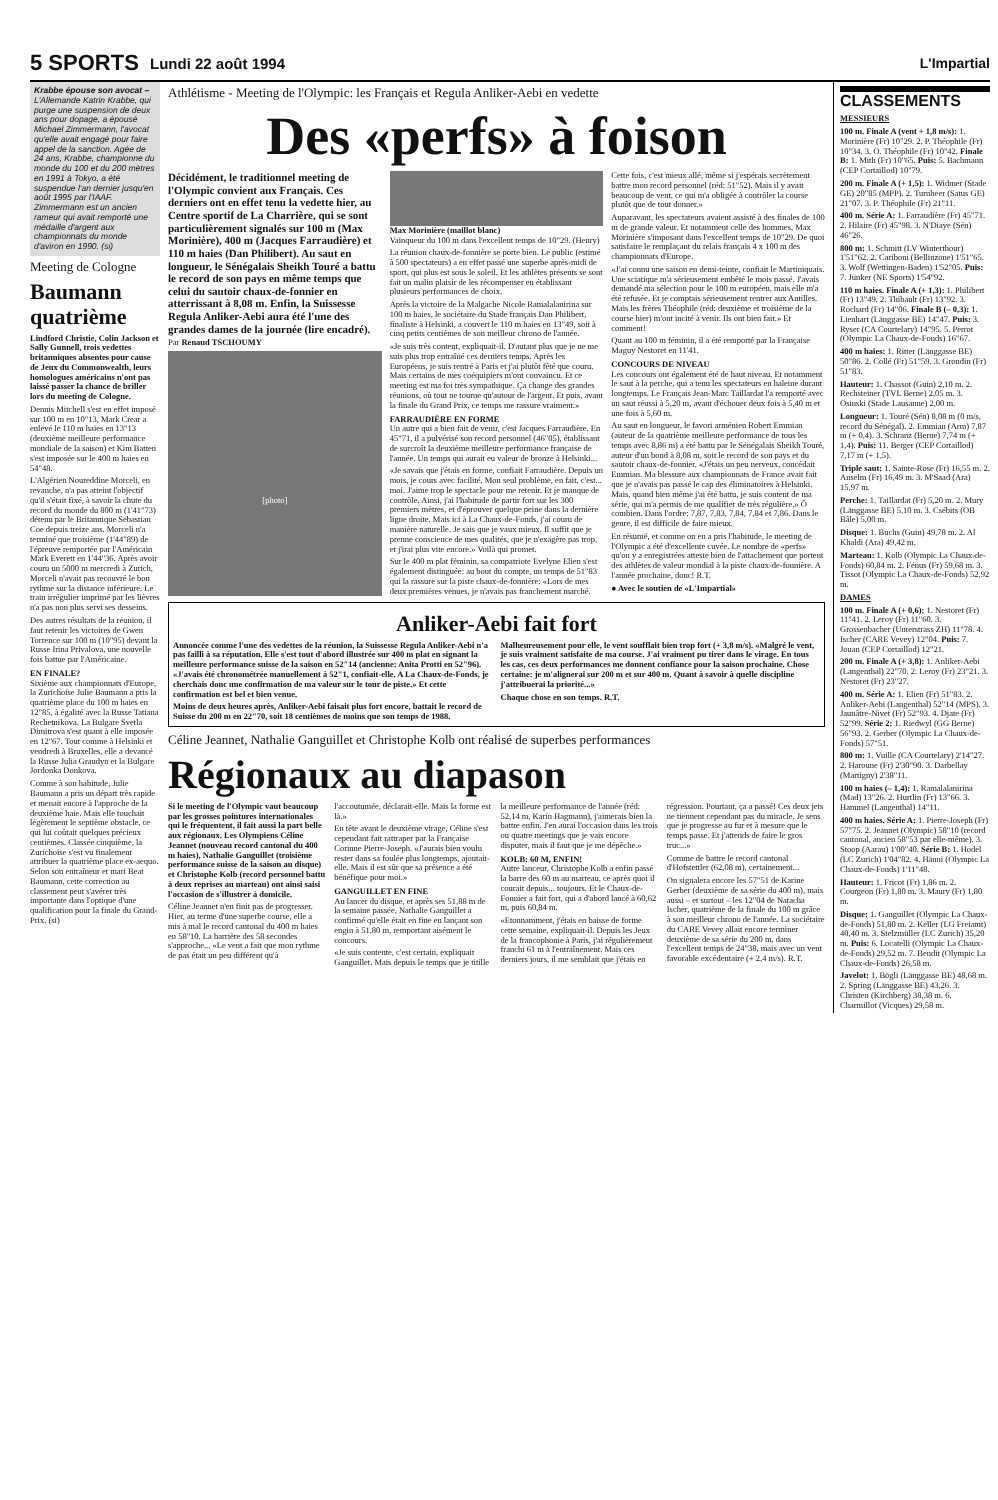5 SPORTS Lundi 22 août 1994 L'Impartial
Krabbe épouse son avocat – L'Allemande Katrin Krabbe, qui purge une suspension de deux ans pour dopage, a épousé Michael Zimmermann, l'avocat qu'elle avait engagé pour faire appel de la sanction. Agée de 24 ans, Krabbe, championne du monde du 100 et du 200 mètres en 1991 à Tokyo, a été suspendue l'an dernier jusqu'en août 1995 par l'IAAF. Zimmermann est un ancien rameur qui avait remporté une médaille d'argent aux championnats du monde d'aviron en 1990. (si)
Meeting de Cologne
Baumann quatrième
Lindford Christie, Colin Jackson et Sally Gunnell, trois vedettes britanniques absentes pour cause de Jeux du Commonwealth, leurs homologues américains n'ont pas laissé passer la chance de briller lors du meeting de Cologne.
Dennis Mitchell s'est en effet imposé sur 100 m en 10"13, Mark Crear a enlevé le 110 m haies en 13"13 (deuxième meilleure performance mondiale de la saison) et Kim Batten s'est imposée sur le 400 m haies en 54"48.
L'Algérien Noureddine Morceli, en revanche, n'a pas atteint l'objectif qu'il s'était fixé, à savoir la chute du record du monde du 800 m (1'41"73) détenu par le Britannique Sebastian Coe depuis treize ans. Morceli n'a terminé que troisième (1'44"89) de l'épreuve remportée par l'Américain Mark Everett en 1'44"36. Après avoir couru un 5000 m mercredi à Zurich, Morceli n'avait pas recouvré le bon rythme sur la distance inférieure. Le train irrégulier imprimé par les lièvres n'a pas non plus servi ses desseins.
Des autres résultats de la réunion, il faut retenir les victoires de Gwen Torrence sur 100 m (10"95) devant la Russe Irina Privalova, une nouvelle fois battue par l'Américaine.
EN FINALE?
Sixième aux championnats d'Europe, la Zurichoise Julie Baumann a pris la quatrième place du 100 m haies en 12"85, à égalité avec la Russe Tatiana Rechetnikova. La Bulgare Svetla Dimitrova s'est quant à elle imposée en 12"67. Tout comme à Helsinki et vendredi à Bruxelles, elle a devancé la Russe Julia Graudyn et la Bulgare Jordonka Donkova.
Comme à son habitude, Julie Baumann a pris un départ très rapide et menait encore à l'approche de la deuxième haie. Mais elle touchait légèrement le septième obstacle, ce qui lui coûtait quelques précieux centièmes. Classée cinquième, la Zurichoise s'est vu finalement attribuer la quatrième place ex-aequo. Selon son entraîneur et mari Beat Baumann, cette correction au classement peut s'avérer très importante dans l'optique d'une qualification pour la finale du Grand-Prix. (si)
Athlétisme - Meeting de l'Olympic: les Français et Regula Anliker-Aebi en vedette
Des «perfs» à foison
Décidément, le traditionnel meeting de l'Olympic convient aux Français. Ces derniers ont en effet tenu la vedette hier, au Centre sportif de La Charrière, qui se sont particulièrement signalés sur 100 m (Max Morinière), 400 m (Jacques Farraudière) et 110 m haies (Dan Philibert). Au saut en longueur, le Sénégalais Sheikh Touré a battu le record de son pays en même temps que celui du sautoir chaux-de-fonnier en atterrissant à 8,08 m. Enfin, la Suissesse Regula Anliker-Aebi aura été l'une des grandes dames de la journée (lire encadré).
Par Renaud TSCHOUMY
[photo]
Max Morinière (maillot blanc)
Vainqueur du 100 m dans l'excellent temps de 10"29. (Henry)
La réunion chaux-de-fonnière se porte bien. Le public (estimé à 500 spectateurs) a en effet passé une superbe après-midi de sport, qui plus est sous le soleil. Et les athlètes présents se sont fait un malin plaisir de les récompenser en établissant plusieurs performances de choix.
Après la victoire de la Malgache Nicole Ramalalanirina sur 100 m haies, le sociétaire du Stade français Dan Philibert, finaliste à Helsinki, a couvert le 110 m haies en 13"49, soit à cinq petits centièmes de son meilleur chrono de l'année.
«Je suis très content, expliquait-il. D'autant plus que je ne me suis plus trop entraîné ces derniers temps. Après les Européens, je suis rentré à Paris et j'ai plutôt fêté que couru. Mais certains de mes coéquipiers m'ont convaincu. Et ce meeting est ma foi très sympathique. Ça change des grandes réunions, où tout ne tourne qu'autour de l'argent. Et puis, avant la finale du Grand Prix, ce temps me rassure vraiment.»
FARRAUDIÈRE EN FORME
Un autre qui a bien fait de venir, c'est Jacques Farraudière. En 45"71, il a pulvérisé son record personnel (46"05), établissant de surcroît la deuxième meilleure performance française de l'année. Un temps qui aurait eu valeur de bronze à Helsinki...
«Je savais que j'étais en forme, confiait Farraudière. Depuis un mois, je cours avec facilité. Mon seul problème, en fait, c'est... moi. J'aime trop le spectacle pour me retenir. Et je manque de contrôle. Ainsi, j'ai l'habitude de partir fort sur les 300 premiers mètres, et d'éprouver quelque peine dans la dernière ligne droite. Mais ici à La Chaux-de-Fonds, j'ai couru de manière naturelle. Je sais que je vaux mieux. Il suffit que je prenne conscience de mes qualités, que je n'exagère pas trop, et j'irai plus vite encore.» Voilà qui promet.
Sur le 400 m plat féminin, sa compatriote Evelyne Elien s'est également distinguée: au bout du compte, un temps de 51"83 qui la rassure sur la piste chaux-de-fonnière: «Lors de mes deux premières venues, je n'avais pas franchement marché. Cette fois, c'est mieux allé, même si j'espérais secrètement battre mon record personnel (réd: 51"52). Mais il y avait beaucoup de vent, ce qui m'a obligée à contrôler la course plutôt que de tout donner.»
Auparavant, les spectateurs avaient assisté à des finales de 100 m de grande valeur. Et notamment celle des hommes, Max Morinière s'imposant dans l'excellent temps de 10"29. De quoi satisfaire le remplaçant du relais français 4 x 100 m des championnats d'Europe.
«J'ai connu une saison en demi-teinte, confiait le Martiniquais. Une sciatique m'a sérieusement embêté le mois passé. J'avais demandé ma sélection pour le 100 m européen, mais elle m'a été refusée. Et je comptais sérieusement rentrer aux Antilles. Mais les frères Théophile (réd: deuxième et troisième de la course hier) m'ont incité à venir. Ils ont bien fait.» Et comment!
Quant au 100 m féminin, il a été remporté par la Française Maguy Nestoret en 11'41.
CONCOURS DE NIVEAU
Les concours ont également été de haut niveau. Et notamment le saut à la perche, qui a tenu les spectateurs en haleine durant longtemps. Le Français Jean-Marc Taillardat l'a remporté avec un saut réussi à 5,20 m, avant d'échouer deux fois à 5,40 m et une fois à 5,60 m.
Au saut en longueur, le favori arménien Robert Emmian (auteur de la quatrième meilleure performance de tous les temps avec 8,86 m) a été battu par le Sénégalais Sheikh Touré, auteur d'un bond à 8,08 m, soit le record de son pays et du sautoir chaux-de-fonnier. «J'étais un peu nerveux, concédait Emmian. Ma blessure aux championnats de France avait fait que je n'avais pas passé le cap des éliminatoires à Helsinki. Mais, quand bien même j'ai été battu, je suis content de ma série, qui m'a permis de me qualifier de très régulière.» Ô combien. Dans l'ordre: 7,87, 7,83, 7,84, 7,84 et 7,86. Dans le genre, il est difficile de faire mieux.
En résumé, et comme on en a pris l'habitude, le meeting de l'Olympic a été d'excellente cuvée. Le nombre de «perfs» qu'on y a enregistrées atteste bien de l'attachement que portent des athlètes de valeur mondial à la piste chaux-de-fonnière. A l'année prochaine, donc! R.T.
● Avec le soutien de «L'Impartial»
Anliker-Aebi fait fort
Annoncée comme l'une des vedettes de la réunion, la Suissesse Regula Anliker-Aebi n'a pas failli à sa réputation. Elle s'est tout d'abord illustrée sur 400 m plat en signant la meilleure performance suisse de la saison en 52"14 (ancienne: Anita Protti en 52"96). «J'avais été chronométrée manuellement à 52"1, confiait-elle. A La Chaux-de-Fonds, je cherchais donc une confirmation de ma valeur sur le tour de piste.» Et cette confirmation est bel et bien venue.
Moins de deux heures après, Anliker-Aebi faisait plus fort encore, battait le record de Suisse du 200 m en 22"70, soit 18 centièmes de moins que son temps de 1988. Malheureusement pour elle, le vent soufflait bien trop fort (+ 3,8 m/s). «Malgré le vent, je suis vraiment satisfaite de ma course. J'ai vraiment pu tirer dans le virage. En tous les cas, ces deux performances me donnent confiance pour la saison prochaine. Chose certaine: je m'alignerai sur 200 m et sur 400 m. Quant à savoir à quelle discipline j'attribuerai la priorité...»
Chaque chose en son temps. R.T.
Céline Jeannet, Nathalie Ganguillet et Christophe Kolb ont réalisé de superbes performances
Régionaux au diapason
Si le meeting de l'Olympic vaut beaucoup par les grosses pointures internationales qui le fréquentent, il fait aussi la part belle aux régionaux. Les Olympiens Céline Jeannet (nouveau record cantonal du 400 m haies), Nathalie Ganguillet (troisième performance suisse de la saison au disque) et Christophe Kolb (record personnel battu à deux reprises au marteau) ont ainsi saisi l'occasion de s'illustrer à domicile.
Céline Jeannet n'en finit pas de progresser. Hier, au terme d'une superbe course, elle a mis à mal le record cantonal du 400 m haies en 58"10. La barrière des 58 secondes s'approche... «Le vent a fait que mon rythme de pas était un peu différent qu'à l'accoutumée, déclarait-elle. Mais la forme est là.»
En tête avant le deuxième virage, Céline s'est cependant fait rattraper par la Française Corinne Pierre-Joseph. «J'aurais bien voulu rester dans sa foulée plus longtemps, ajoutait-elle. Mais il est sûr que sa présence a été bénéfique pour moi.»
GANGUILLET EN FINE
Au lancer du disque, et après ses 51,88 m de la semaine passée, Nathalie Ganguillet a confirmé qu'elle était en fine en lançant son engin à 51,80 m, remportant aisément le concours.
«Je suis contente, c'est certain, expliquait Ganguillet. Mais depuis le temps que je titille la meilleure performance de l'année (réd: 52,14 m, Karin Hagmann), j'aimerais bien la battre enfin. J'en aurai l'occasion dans les trois ou quatre meetings que je vais encore disputer, mais il faut que je me dépêche.»
KOLB: 60 M, ENFIN!
Autre lanceur, Christophe Kolb a enfin passé la barre des 60 m au marteau, ce après quoi il courait depuis... toujours. Et le Chaux-de-Fonnier a fait fort, qui a d'abord lancé à 60,62 m, puis 60,84 m.
«Etonnamment, j'étais en baisse de forme cette semaine, expliquait-il. Depuis les Jeux de la francophonie à Paris, j'ai régulièrement franchi 61 m à l'entraînement. Mais ces derniers jours, il me semblait que j'étais en régression. Pourtant, ça a passé! Ces deux jets ne tiennent cependant pas du miracle. Je sens que je progresse au fur et à mesure que le temps passe. Et j'attends de faire le gros truc...»
Comme de battre le record cantonal d'Hofstettler (62,08 m), certainement...
On signalera encore les 57"51 de Karine Gerber (deuxième de sa série du 400 m), mais aussi – et surtout – les 12"04 de Natacha Ischer, quatrième de la finale du 100 m grâce à son meilleur chrono de l'année. La sociétaire du CARE Vevey allait encore terminer deuxième de sa série du 200 m, dans l'excellent temps de 24"38, mais avec un vent favorable excédentaire (+ 2,4 m/s). R.T.
CLASSEMENTS
MESSIEURS
100 m. Finale A (vent + 1,8 m/s): 1. Morinière (Fr) 10"29. 2. P. Théophile (Fr) 10"34. 3. O. Théophile (Fr) 10"42. Finale B: 1. Mith (Fr) 10"65. Puis: 5. Bachmann (CEP Cortaillod) 10"79.
200 m. Finale A (+ 1,5): 1. Widmer (Stade GE) 20"85 (MPP). 2. Turnheer (Satus GE) 21"07. 3. P. Théophile (Fr) 21"11.
400 m. Série A: 1. Farraudière (Fr) 45"71. 2. Hilaire (Fr) 45"98. 3. N'Diaye (Sén) 46"26.
800 m: 1. Schmitt (LV Winterthour) 1'51"62. 2. Cariboni (Bellinzone) 1'51"65. 3. Wolf (Wettingen-Baden) 1'52"05. Puis: 7. Junker (NE Sports) 1'54"92.
110 m haies. Finale A (+ 1,3): 1. Philibert (Fr) 13"49. 2. Thibault (Fr) 13"92. 3. Rochard (Fr) 14"06. Finale B (– 0,3): 1. Lienhart (Länggasse BE) 14"47. Puis: 3. Ryser (CA Courtelary) 14"95. 5. Perrot (Olympic La Chaux-de-Fonds) 16"67.
400 m haies: 1. Ritter (Länggasse BE) 50"86. 2. Collé (Fr) 51"59. 3. Grondin (Fr) 51"83.
Hauteur: 1. Chassot (Guin) 2,10 m. 2. Rechsteiner (TVL Berne) 2,05 m. 3. Osinski (Stade Lausanne) 2,00 m.
Longueur: 1. Touré (Sén) 8,08 m (0 m/s, record du Sénégal). 2. Emmian (Arm) 7,87 m (+ 0,4). 3. Schranz (Berne) 7,74 m (+ 1,4). Puis: 11. Berger (CEP Cortaillod) 7,17 m (+ 1,5).
Triple saut: 1. Sainte-Rose (Fr) 16,55 m. 2. Anselm (Fr) 16,49 m. 3. M'Saad (Ara) 15,97 m.
Perche: 1. Taillardat (Fr) 5,20 m. 2. Mury (Länggasse BE) 5,10 m. 3. Csébits (OB Bâle) 5,00 m.
Disque: 1. Buchs (Guin) 49,78 m. 2. Al Khaldi (Ara) 49,42 m.
Marteau: 1. Kolb (Olympic La Chaux-de-Fonds) 60,84 m. 2. Fénus (Fr) 59,68 m. 3. Tissot (Olympic La Chaux-de-Fonds) 52,92 m.
DAMES
100 m. Finale A (+ 0,6): 1. Nestoret (Fr) 11"41. 2. Leroy (Fr) 11"60. 3. Grossenbacher (Unterstrass ZH) 11"78. 4. Ischer (CARE Vevey) 12"04. Puis: 7. Jouan (CEP Cortaillod) 12"21.
200 m. Finale A (+ 3,8): 1. Anliker-Aebi (Langenthal) 22"70. 2. Leroy (Fr) 23"21. 3. Nestoret (Fr) 23"27.
400 m. Série A: 1. Elien (Fr) 51"83. 2. Anliker-Aebi (Langenthal) 52"14 (MPS). 3. Jaunâtre-Nivet (Fr) 52"93. 4. Djate (Fr) 52"99. Série 2: 1. Riedwyl (GG Berne) 56"93. 2. Gerber (Olympic La Chaux-de-Fonds) 57"51.
800 m: 1. Vuille (CA Courtelary) 2'14"27. 2. Haroune (Fr) 2'30"90. 3. Darbellay (Martigny) 2'38"11.
100 m haies (– 1,4): 1. Ramalalanirina (Mad) 13"26. 2. Hurtlin (Fr) 13"66. 3. Hammel (Langenthal) 14"11.
400 m haies. Série A: 1. Pierre-Joseph (Fr) 57"75. 2. Jeannet (Olympic) 58"10 (record cantonal, ancien 58"53 par elle-même). 3. Stoop (Aarau) 1'00"40. Série B: 1. Hodel (LC Zurich) 1'04"82. 4. Hänni (Olympic La Chaux-de-Fonds) 1'11"48.
Hauteur: 1. Fricot (Fr) 1,86 m. 2. Courgeon (Fr) 1,80 m. 3. Maury (Fr) 1,80 m.
Disque: 1. Ganguillet (Olympic La Chaux-de-Fonds) 51,80 m. 2. Keller (LG Freiamt) 40,40 m. 3. Stelzmüller (LC Zurich) 35,20 m. Puis: 6. Locatelli (Olympic La Chaux-de-Fonds) 29,52 m. 7. Bendit (Olympic La Chaux-de-Fonds) 26,58 m.
Javelot: 1. Bögli (Länggasse BE) 48,68 m. 2. Spring (Länggasse BE) 43,26. 3. Christen (Kirchberg) 38,38 m. 6. Charmillot (Vicques) 29,58 m.